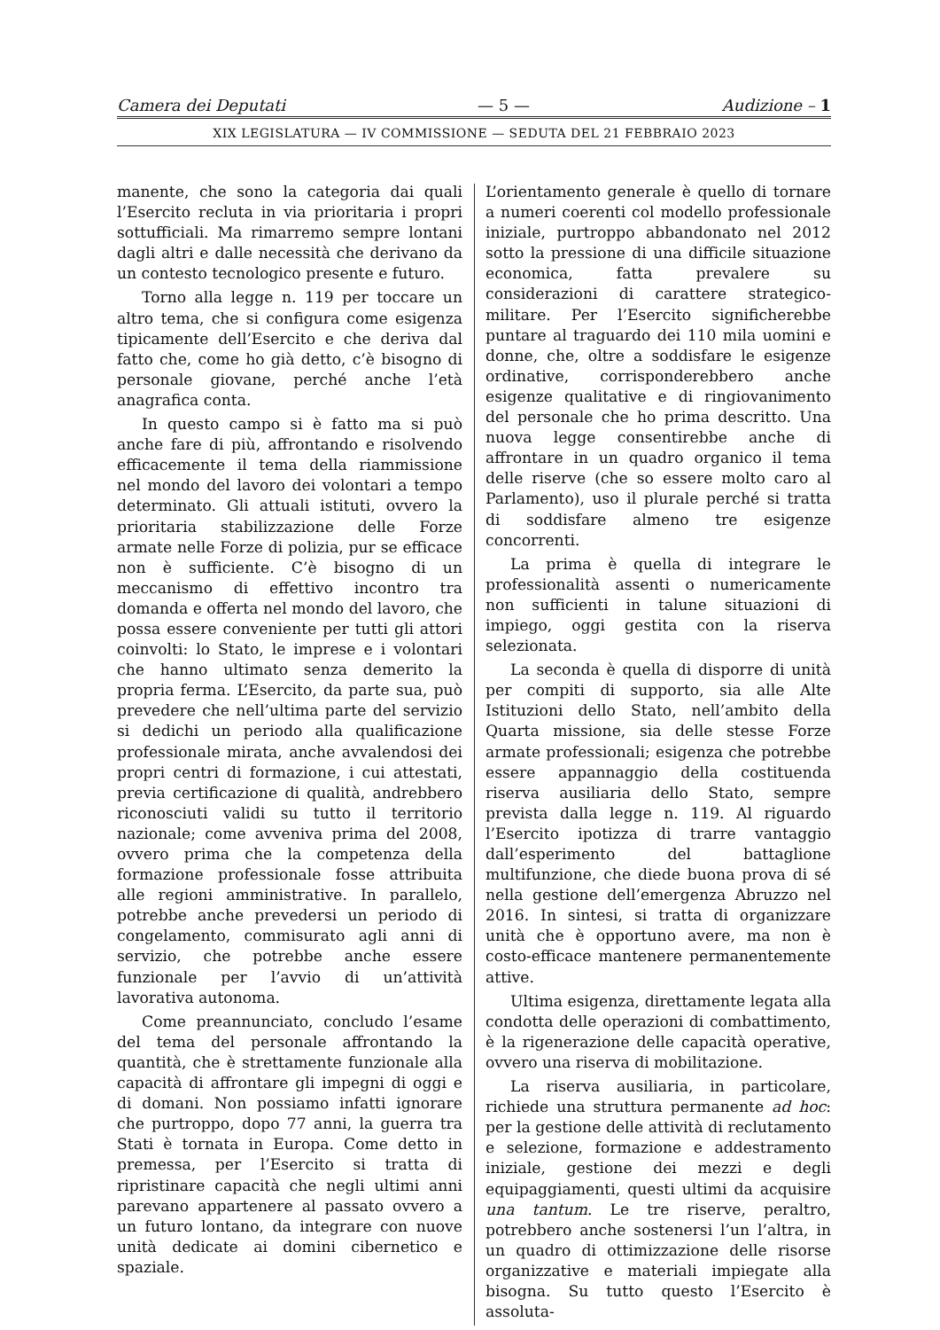Camera dei Deputati — 5 — Audizione – 1
XIX LEGISLATURA — IV COMMISSIONE — SEDUTA DEL 21 FEBBRAIO 2023
manente, che sono la categoria dai quali l’Esercito recluta in via prioritaria i propri sottufficiali. Ma rimarremo sempre lontani dagli altri e dalle necessità che derivano da un contesto tecnologico presente e futuro.
Torno alla legge n. 119 per toccare un altro tema, che si configura come esigenza tipicamente dell’Esercito e che deriva dal fatto che, come ho già detto, c’è bisogno di personale giovane, perché anche l’età anagrafica conta.
In questo campo si è fatto ma si può anche fare di più, affrontando e risolvendo efficacemente il tema della riammissione nel mondo del lavoro dei volontari a tempo determinato. Gli attuali istituti, ovvero la prioritaria stabilizzazione delle Forze armate nelle Forze di polizia, pur se efficace non è sufficiente. C’è bisogno di un meccanismo di effettivo incontro tra domanda e offerta nel mondo del lavoro, che possa essere conveniente per tutti gli attori coinvolti: lo Stato, le imprese e i volontari che hanno ultimato senza demerito la propria ferma. L’Esercito, da parte sua, può prevedere che nell’ultima parte del servizio si dedichi un periodo alla qualificazione professionale mirata, anche avvalendosi dei propri centri di formazione, i cui attestati, previa certificazione di qualità, andrebbero riconosciuti validi su tutto il territorio nazionale; come avveniva prima del 2008, ovvero prima che la competenza della formazione professionale fosse attribuita alle regioni amministrative. In parallelo, potrebbe anche prevedersi un periodo di congelamento, commisurato agli anni di servizio, che potrebbe anche essere funzionale per l’avvio di un’attività lavorativa autonoma.
Come preannunciato, concludo l’esame del tema del personale affrontando la quantità, che è strettamente funzionale alla capacità di affrontare gli impegni di oggi e di domani. Non possiamo infatti ignorare che purtroppo, dopo 77 anni, la guerra tra Stati è tornata in Europa. Come detto in premessa, per l’Esercito si tratta di ripristinare capacità che negli ultimi anni parevano appartenere al passato ovvero a un futuro lontano, da integrare con nuove unità dedicate ai domini cibernetico e spaziale.
L’orientamento generale è quello di tornare a numeri coerenti col modello professionale iniziale, purtroppo abbandonato nel 2012 sotto la pressione di una difficile situazione economica, fatta prevalere su considerazioni di carattere strategico-militare. Per l’Esercito significherebbe puntare al traguardo dei 110 mila uomini e donne, che, oltre a soddisfare le esigenze ordinative, corrisponderebbero anche esigenze qualitative e di ringiovanimento del personale che ho prima descritto. Una nuova legge consentirebbe anche di affrontare in un quadro organico il tema delle riserve (che so essere molto caro al Parlamento), uso il plurale perché si tratta di soddisfare almeno tre esigenze concorrenti.
La prima è quella di integrare le professionalità assenti o numericamente non sufficienti in talune situazioni di impiego, oggi gestita con la riserva selezionata.
La seconda è quella di disporre di unità per compiti di supporto, sia alle Alte Istituzioni dello Stato, nell’ambito della Quarta missione, sia delle stesse Forze armate professionali; esigenza che potrebbe essere appannaggio della costituenda riserva ausiliaria dello Stato, sempre prevista dalla legge n. 119. Al riguardo l’Esercito ipotizza di trarre vantaggio dall’esperimento del battaglione multifunzione, che diede buona prova di sé nella gestione dell’emergenza Abruzzo nel 2016. In sintesi, si tratta di organizzare unità che è opportuno avere, ma non è costo-efficace mantenere permanentemente attive.
Ultima esigenza, direttamente legata alla condotta delle operazioni di combattimento, è la rigenerazione delle capacità operative, ovvero una riserva di mobilitazione.
La riserva ausiliaria, in particolare, richiede una struttura permanente ad hoc: per la gestione delle attività di reclutamento e selezione, formazione e addestramento iniziale, gestione dei mezzi e degli equipaggiamenti, questi ultimi da acquisire una tantum. Le tre riserve, peraltro, potrebbero anche sostenersi l’un l’altra, in un quadro di ottimizzazione delle risorse organizzative e materiali impiegate alla bisogna. Su tutto questo l’Esercito è assoluta-